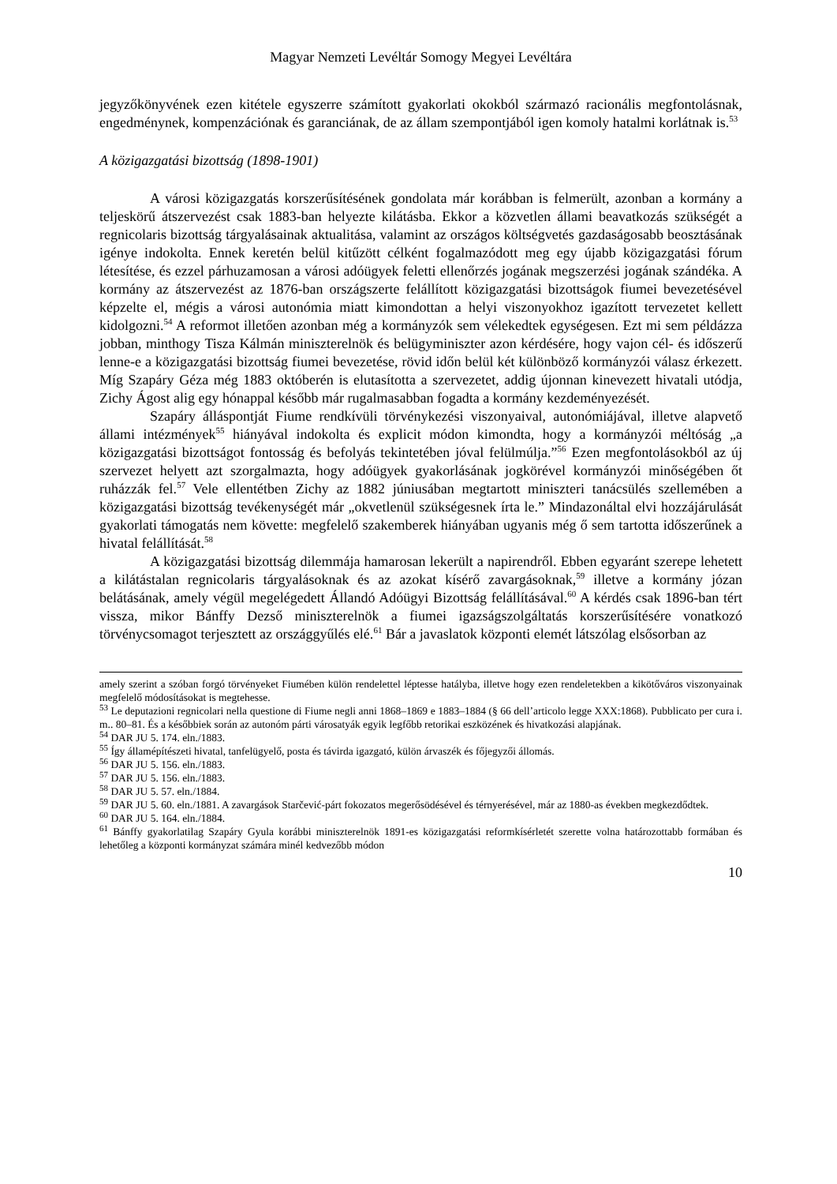Magyar Nemzeti Levéltár Somogy Megyei Levéltára
jegyzőkönyvének ezen kitétele egyszerre számított gyakorlati okokból származó racionális megfontolásnak, engedménynek, kompenzációnak és garanciának, de az állam szempontjából igen komoly hatalmi korlátnak is.<sup>53</sup>
A közigazgatási bizottság (1898-1901)
A városi közigazgatás korszerűsítésének gondolata már korábban is felmerült, azonban a kormány a teljeskörű átszervezést csak 1883-ban helyezte kilátásba. Ekkor a közvetlen állami beavatkozás szükségét a regnicolaris bizottság tárgyalásainak aktualitása, valamint az országos költségvetés gazdaságosabb beosztásának igénye indokolta. Ennek keretén belül kitűzött célként fogalmazódott meg egy újabb közigazgatási fórum létesítése, és ezzel párhuzamosan a városi adóügyek feletti ellenőrzés jogának megszerzési jogának szándéka. A kormány az átszervezést az 1876-ban országszerte felállított közigazgatási bizottságok fiumei bevezetésével képzelte el, mégis a városi autonómia miatt kimondottan a helyi viszonyokhoz igazított tervezetet kellett kidolgozni.<sup>54</sup> A reformot illetően azonban még a kormányzók sem vélekedtek egységesen. Ezt mi sem példázza jobban, minthogy Tisza Kálmán miniszterelnök és belügyminiszter azon kérdésére, hogy vajon cél- és időszerű lenne-e a közigazgatási bizottság fiumei bevezetése, rövid időn belül két különböző kormányzói válasz érkezett. Míg Szapáry Géza még 1883 októberén is elutasította a szervezetet, addig újonnan kinevezett hivatali utódja, Zichy Ágost alig egy hónappal később már rugalmasabban fogadta a kormány kezdeményezését.
Szapáry álláspontját Fiume rendkívüli törvénykezési viszonyaival, autonómiájával, illetve alapvető állami intézmények<sup>55</sup> hiányával indokolta és explicit módon kimondta, hogy a kormányzói méltóság „a közigazgatási bizottságot fontosság és befolyás tekintetében jóval felülmúlja.”<sup>56</sup> Ezen megfontolásokból az új szervezet helyett azt szorgalmazta, hogy adóügyek gyakorlásának jogkörével kormányzói minőségében őt ruházzák fel.<sup>57</sup> Vele ellentétben Zichy az 1882 júniusában megtartott miniszteri tanácsülés szellemében a közigazgatási bizottság tevékenységét már „okvetlenül szükségesnek írta le.” Mindazonáltal elvi hozzájárulását gyakorlati támogatás nem követte: megfelelő szakemberek hiányában ugyanis még ő sem tartotta időszerűnek a hivatal felállítását.<sup>58</sup>
A közigazgatási bizottság dilemmája hamarosan lekerült a napirendről. Ebben egyaránt szerepe lehetett a kilátástalan regnicolaris tárgyalásoknak és az azokat kísérő zavargásoknak,<sup>59</sup> illetve a kormány józan belátásának, amely végül megelégedett Állandó Adóügyi Bizottság felállításával.<sup>60</sup> A kérdés csak 1896-ban tért vissza, mikor Bánffy Dezső miniszterelnök a fiumei igazságszolgáltatás korszerűsítésére vonatkozó törvénycsomagot terjesztett az országgyűlés elé.<sup>61</sup> Bár a javaslatok központi elemét látszólag elsősorban az
amely szerint a szóban forgó törvényeket Fiumében külön rendelettel léptesse hatályba, illetve hogy ezen rendeletekben a kikötőváros viszonyainak megfelelő módosításokat is megtehesse.
<sup>53</sup> Le deputazioni regnicolari nella questione di Fiume negli anni 1868–1869 e 1883–1884 (§ 66 dell’articolo legge XXX:1868). Pubblicato per cura i. m.. 80–81. És a későbbiek során az autonóm párti városatyák egyik legfőbb retorikai eszközének és hivatkozási alapjának.
<sup>54</sup> DAR JU 5. 174. eln./1883.
<sup>55</sup> Így államépítészeti hivatal, tanfelügyelő, posta és távirda igazgató, külön árvaszék és főjegyzői állomás.
<sup>56</sup> DAR JU 5. 156. eln./1883.
<sup>57</sup> DAR JU 5. 156. eln./1883.
<sup>58</sup> DAR JU 5. 57. eln./1884.
<sup>59</sup> DAR JU 5. 60. eln./1881. A zavargások Starčević-párt fokozatos megerősödésével és térnyerésével, már az 1880-as években megkezdődtek.
<sup>60</sup> DAR JU 5. 164. eln./1884.
<sup>61</sup> Bánffy gyakorlatilag Szapáry Gyula korábbi miniszterelnök 1891-es közigazgatási reformkísérletét szerette volna határozottabb formában és lehetőleg a központi kormányzat számára minél kedvezőbb módon
10